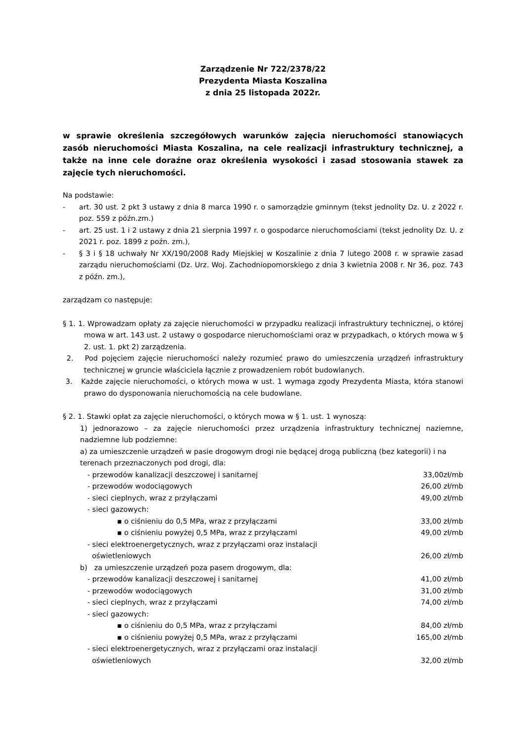Zarządzenie Nr 722/2378/22
Prezydenta Miasta Koszalina
z dnia 25 listopada 2022r.
w sprawie określenia szczegółowych warunków zajęcia nieruchomości stanowiących zasób nieruchomości Miasta Koszalina, na cele realizacji infrastruktury technicznej, a także na inne cele doraźne oraz określenia wysokości i zasad stosowania stawek za zajęcie tych nieruchomości.
Na podstawie:
- art. 30 ust. 2 pkt 3 ustawy z dnia 8 marca 1990 r. o samorządzie gminnym (tekst jednolity Dz. U. z 2022 r. poz. 559 z późn.zm.)
- art. 25 ust. 1 i 2 ustawy z dnia 21 sierpnia 1997 r. o gospodarce nieruchomościami (tekst jednolity Dz. U. z 2021 r. poz. 1899 z poźn. zm.),
- § 3 i § 18 uchwały Nr XX/190/2008 Rady Miejskiej w Koszalinie z dnia 7 lutego 2008 r. w sprawie zasad zarządu nieruchomościami (Dz. Urz. Woj. Zachodniopomorskiego z dnia 3 kwietnia 2008 r. Nr 36, poz. 743 z późn. zm.),
zarządzam co następuje:
§ 1. 1. Wprowadzam opłaty za zajęcie nieruchomości w przypadku realizacji infrastruktury technicznej, o której mowa w art. 143 ust. 2 ustawy o gospodarce nieruchomościami oraz w przypadkach, o których mowa w § 2. ust. 1. pkt 2) zarządzenia.
2. Pod pojęciem zajęcie nieruchomości należy rozumieć prawo do umieszczenia urządzeń infrastruktury technicznej w gruncie właściciela łącznie z prowadzeniem robót budowlanych.
3. Każde zajęcie nieruchomości, o których mowa w ust. 1 wymaga zgody Prezydenta Miasta, która stanowi prawo do dysponowania nieruchomością na cele budowlane.
§ 2. 1. Stawki opłat za zajęcie nieruchomości, o których mowa w § 1. ust. 1 wynoszą:
1) jednorazowo – za zajęcie nieruchomości przez urządzenia infrastruktury technicznej naziemne, nadziemne lub podziemne:
a) za umieszczenie urządzeń w pasie drogowym drogi nie będącej drogą publiczną (bez kategorii) i na terenach przeznaczonych pod drogi, dla:
- przewodów kanalizacji deszczowej i sanitarnej 33,00zł/mb
- przewodów wodociągowych 26,00 zł/mb
- sieci cieplnych, wraz z przyłączami 49,00 zł/mb
- sieci gazowych:
▪ o ciśnieniu do 0,5 MPa, wraz z przyłączami 33,00 zł/mb
▪ o ciśnieniu powyżej 0,5 MPa, wraz z przyłączami 49,00 zł/mb
- sieci elektroenergetycznych, wraz z przyłączami oraz instalacji
oświetleniowych 26,00 zł/mb
b) za umieszczenie urządzeń poza pasem drogowym, dla:
- przewodów kanalizacji deszczowej i sanitarnej 41,00 zł/mb
- przewodów wodociągowych 31,00 zł/mb
- sieci cieplnych, wraz z przyłączami 74,00 zł/mb
- sieci gazowych:
▪ o ciśnieniu do 0,5 MPa, wraz z przyłączami 84,00 zł/mb
▪ o ciśnieniu powyżej 0,5 MPa, wraz z przyłączami 165,00 zł/mb
- sieci elektroenergetycznych, wraz z przyłączami oraz instalacji
oświetleniowych 32,00 zł/mb